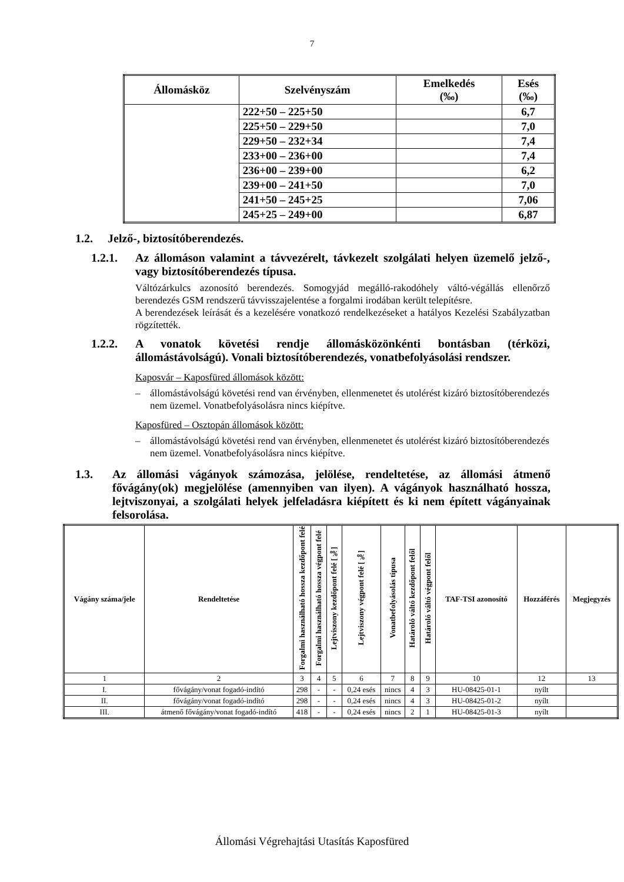7
| Állomásköz | Szelvényszám | Emelkedés (‰) | Esés (‰) |
| --- | --- | --- | --- |
| | 222+50 – 225+50 | | 6,7 |
| | 225+50 – 229+50 | | 7,0 |
| | 229+50 – 232+34 | | 7,4 |
| | 233+00 – 236+00 | | 7,4 |
| | 236+00 – 239+00 | | 6,2 |
| | 239+00 – 241+50 | | 7,0 |
| | 241+50 – 245+25 | | 7,06 |
| | 245+25 – 249+00 | | 6,87 |
1.2. Jelző-, biztosítóberendezés.
1.2.1. Az állomáson valamint a távvezérelt, távkezelt szolgálati helyen üzemelő jelző-, vagy biztosítóberendezés típusa.
Váltózárkulcs azonosító berendezés. Somogyjád megálló-rakodóhely váltó-végállás ellenőrző berendezés GSM rendszerű távvisszajelentése a forgalmi irodában került telepítésre.
A berendezések leírását és a kezelésére vonatkozó rendelkezéseket a hatályos Kezelési Szabályzatban rögzítették.
1.2.2. A vonatok követési rendje állomásközönkénti bontásban (térközi, állomástávolságú). Vonali biztosítóberendezés, vonatbefolyásolási rendszer.
Kaposvár – Kaposfüred állomások között:
– állomástávolságú követési rend van érvényben, ellenmenetet és utolérést kizáró biztosítóberendezés nem üzemel. Vonatbefolyásolásra nincs kiépítve.
Kaposfüred – Osztopán állomások között:
– állomástávolságú követési rend van érvényben, ellenmenetet és utolérést kizáró biztosítóberendezés nem üzemel. Vonatbefolyásolásra nincs kiépítve.
1.3. Az állomási vágányok számozása, jelölése, rendeltetése, az állomási átmenő fővágány(ok) megjelölése (amennyiben van ilyen). A vágányok használható hossza, lejtviszonyai, a szolgálati helyek jelfeladásra kiépített és ki nem épített vágányainak felsorolása.
| Vágány száma/jele | Rendeltetése | Forgalmi használható hossza kezdőpont felé | Forgalmi használható hossza végpont felé | Lejtviszony kezdőpont felé [‰] | Lejtviszony végpont felé [‰] | Vonatbefolyásolás típusa | Határoló váltó kezdőpont felől | Határoló váltó végpont felől | TAF-TSI azonosító | Hozzáférés | Megjegyzés |
| --- | --- | --- | --- | --- | --- | --- | --- | --- | --- | --- | --- |
| 1 | 2 | 3 | 4 | 5 | 6 | 7 | 8 | 9 | 10 | 12 | 13 |
| I. | fővágány/vonat fogadó-indító | 298 | - | - | 0,24 esés | nincs | 4 | 3 | HU-08425-01-1 | nyílt | |
| II. | fővágány/vonat fogadó-indító | 298 | - | - | 0,24 esés | nincs | 4 | 3 | HU-08425-01-2 | nyílt | |
| III. | átmenő fővágány/vonat fogadó-indító | 418 | - | - | 0,24 esés | nincs | 2 | 1 | HU-08425-01-3 | nyílt | |
Állomási Végrehajtási Utasítás Kaposfüred